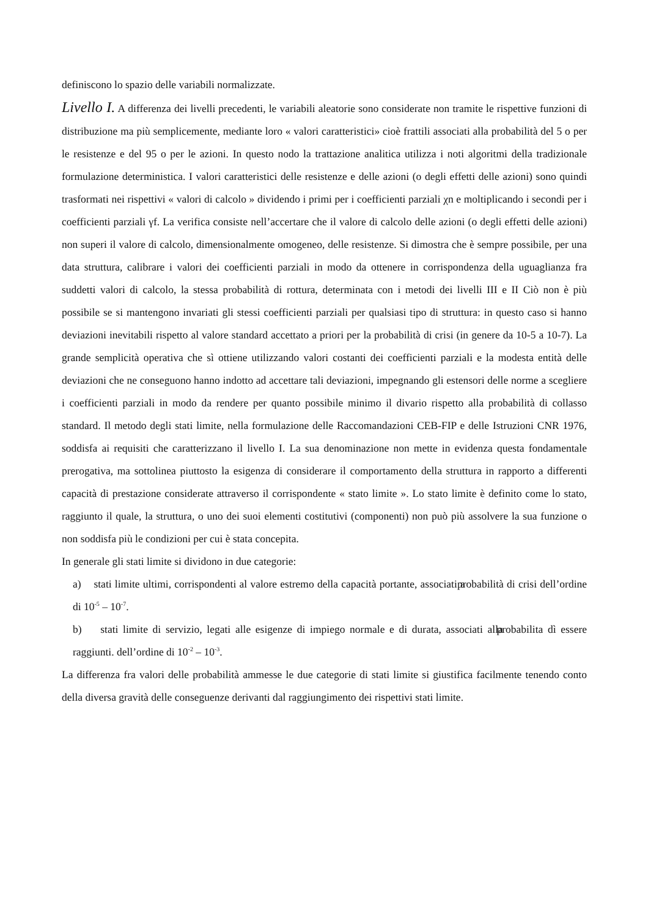definiscono lo spazio delle variabili normalizzate.
Livello I. A differenza dei livelli precedenti, le variabili aleatorie sono considerate non tramite le rispettive funzioni di distribuzione ma più semplicemente, mediante loro « valori caratteristici» cioè frattili associati alla probabilità del 5 o per le resistenze e del 95 o per le azioni. In questo nodo la trattazione analitica utilizza i noti algoritmi della tradizionale formulazione deterministica. I valori caratteristici delle resistenze e delle azioni (o degli effetti delle azioni) sono quindi trasformati nei rispettivi « valori di calcolo » dividendo i primi per i coefficienti parziali χn e moltiplicando i secondi per i coefficienti parziali γf. La verifica consiste nell’accertare che il valore di calcolo delle azioni (o degli effetti delle azioni) non superi il valore di calcolo, dimensionalmente omogeneo, delle resistenze. Si dimostra che è sempre possibile, per una data struttura, calibrare i valori dei coefficienti parziali in modo da ottenere in corrispondenza della uguaglianza fra suddetti valori di calcolo, la stessa probabilità di rottura, determinata con i metodi dei livelli III e II Ciò non è più possibile se si mantengono invariati gli stessi coefficienti parziali per qualsiasi tipo di struttura: in questo caso si hanno deviazioni inevitabili rispetto al valore standard accettato a priori per la probabilità di crisi (in genere da 10-5 a 10-7). La grande semplicità operativa che sì ottiene utilizzando valori costanti dei coefficienti parziali e la modesta entità delle deviazioni che ne conseguono hanno indotto ad accettare tali deviazioni, impegnando gli estensori delle norme a scegliere i coefficienti parziali in modo da rendere per quanto possibile minimo il divario rispetto alla probabilità di collasso standard. Il metodo degli stati limite, nella formulazione delle Raccomandazioni CEB-FIP e delle Istruzioni CNR 1976, soddisfa ai requisiti che caratterizzano il livello I. La sua denominazione non mette in evidenza questa fondamentale prerogativa, ma sottolinea piuttosto la esigenza di considerare il comportamento della struttura in rapporto a differenti capacità di prestazione considerate attraverso il corrispondente « stato limite ». Lo stato limite è definito come lo stato, raggiunto il quale, la struttura, o uno dei suoi elementi costitutivi (componenti) non può più assolvere la sua funzione o non soddisfa più le condizioni per cui è stata concepita.
In generale gli stati limite si dividono in due categorie:
a) stati limite ultimi, corrispondenti al valore estremo della capacità portante, associati a probabilità di crisi dell’ordine di 10<sup>-5</sup> – 10<sup>-7</sup>.
b) stati limite di servizio, legati alle esigenze di impiego normale e di durata, associati alla probabilita dì essere raggiunti. dell’ordine di 10<sup>-2</sup> – 10<sup>-3</sup>.
La differenza fra valori delle probabilità ammesse le due categorie di stati limite si giustifica facilmente tenendo conto della diversa gravità delle conseguenze derivanti dal raggiungimento dei rispettivi stati limite.